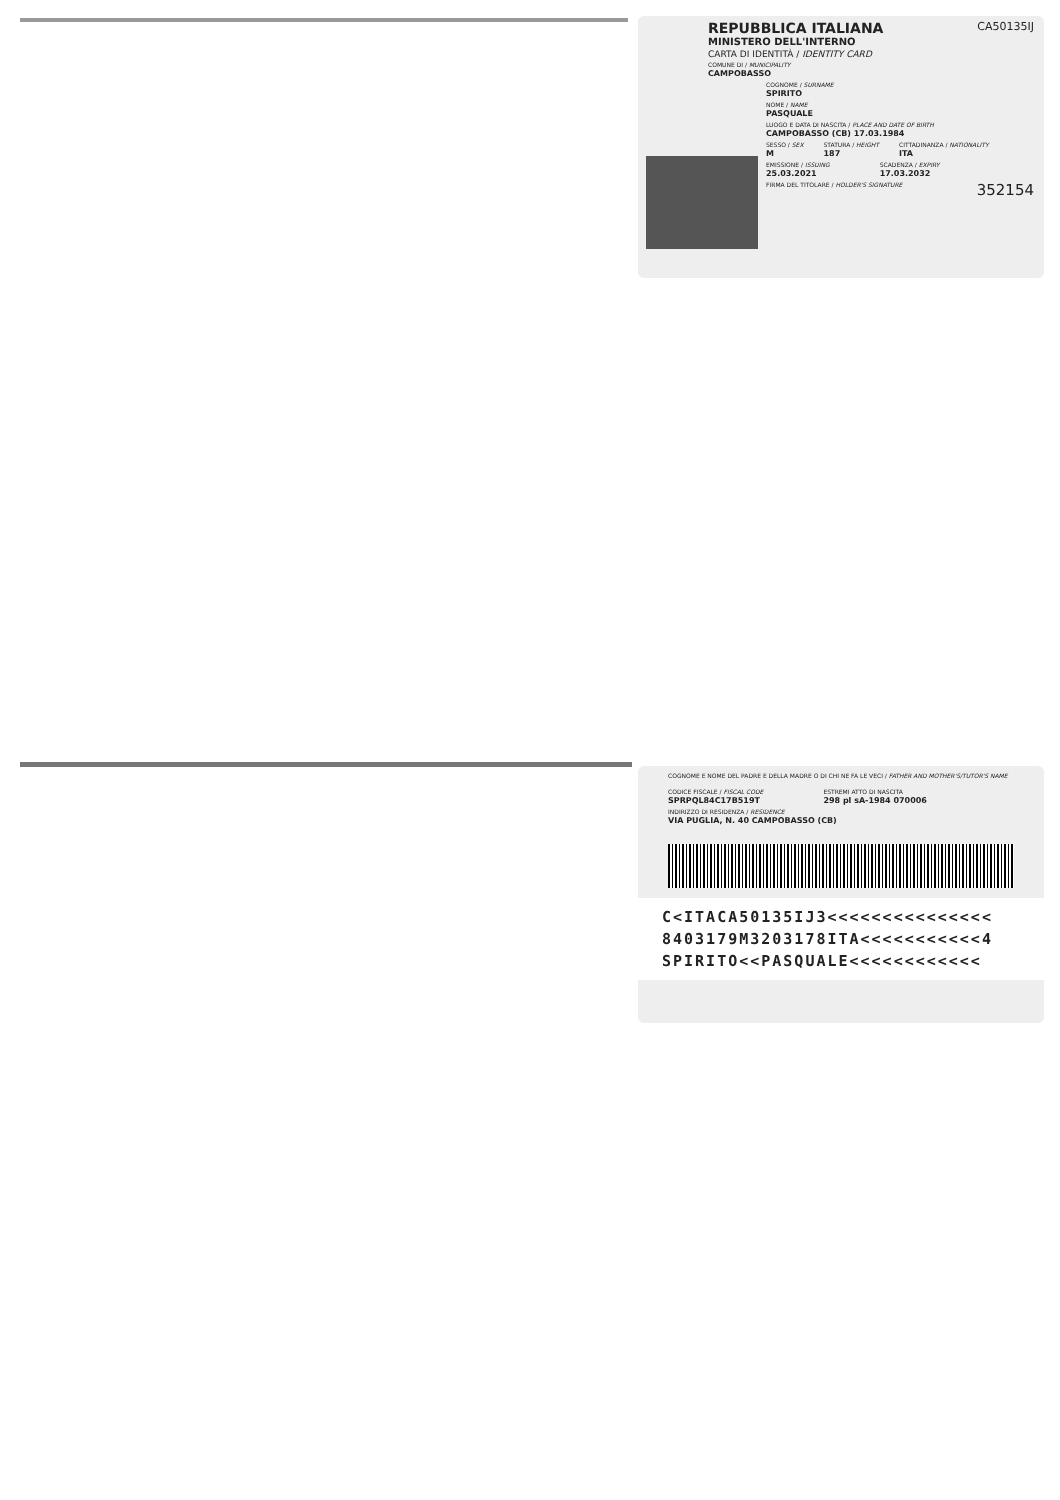REPUBBLICA ITALIANA
CA50135IJ
MINISTERO DELL'INTERNO
CARTA DI IDENTITÀ / IDENTITY CARD
COMUNE DI / MUNICIPALITY
CAMPOBASSO
COGNOME / SURNAME
SPIRITO
NOME / NAME
PASQUALE
LUOGO E DATA DI NASCITA / PLACE AND DATE OF BIRTH
CAMPOBASSO (CB) 17.03.1984
SESSO / SEX
M
STATURA / HEIGHT
187
CITTADINANZA / NATIONALITY
ITA
EMISSIONE / ISSUING
25.03.2021
SCADENZA / EXPIRY
17.03.2032
FIRMA DEL TITOLARE / HOLDER'S SIGNATURE
352154
COGNOME E NOME DEL PADRE E DELLA MADRE O DI CHI NE FA LE VECI / FATHER AND MOTHER'S/TUTOR'S NAME
CODICE FISCALE / FISCAL CODE
SPRPQL84C17B519T
ESTREMI ATTO DI NASCITA
298 pl sA-1984 070006
INDIRIZZO DI RESIDENZA / RESIDENCE
VIA PUGLIA, N. 40 CAMPOBASSO (CB)
C<ITACA50135IJ3<<<<<<<<<<<<<<<
8403179M3203178ITA<<<<<<<<<<<4
SPIRITO<<PASQUALE<<<<<<<<<<<<